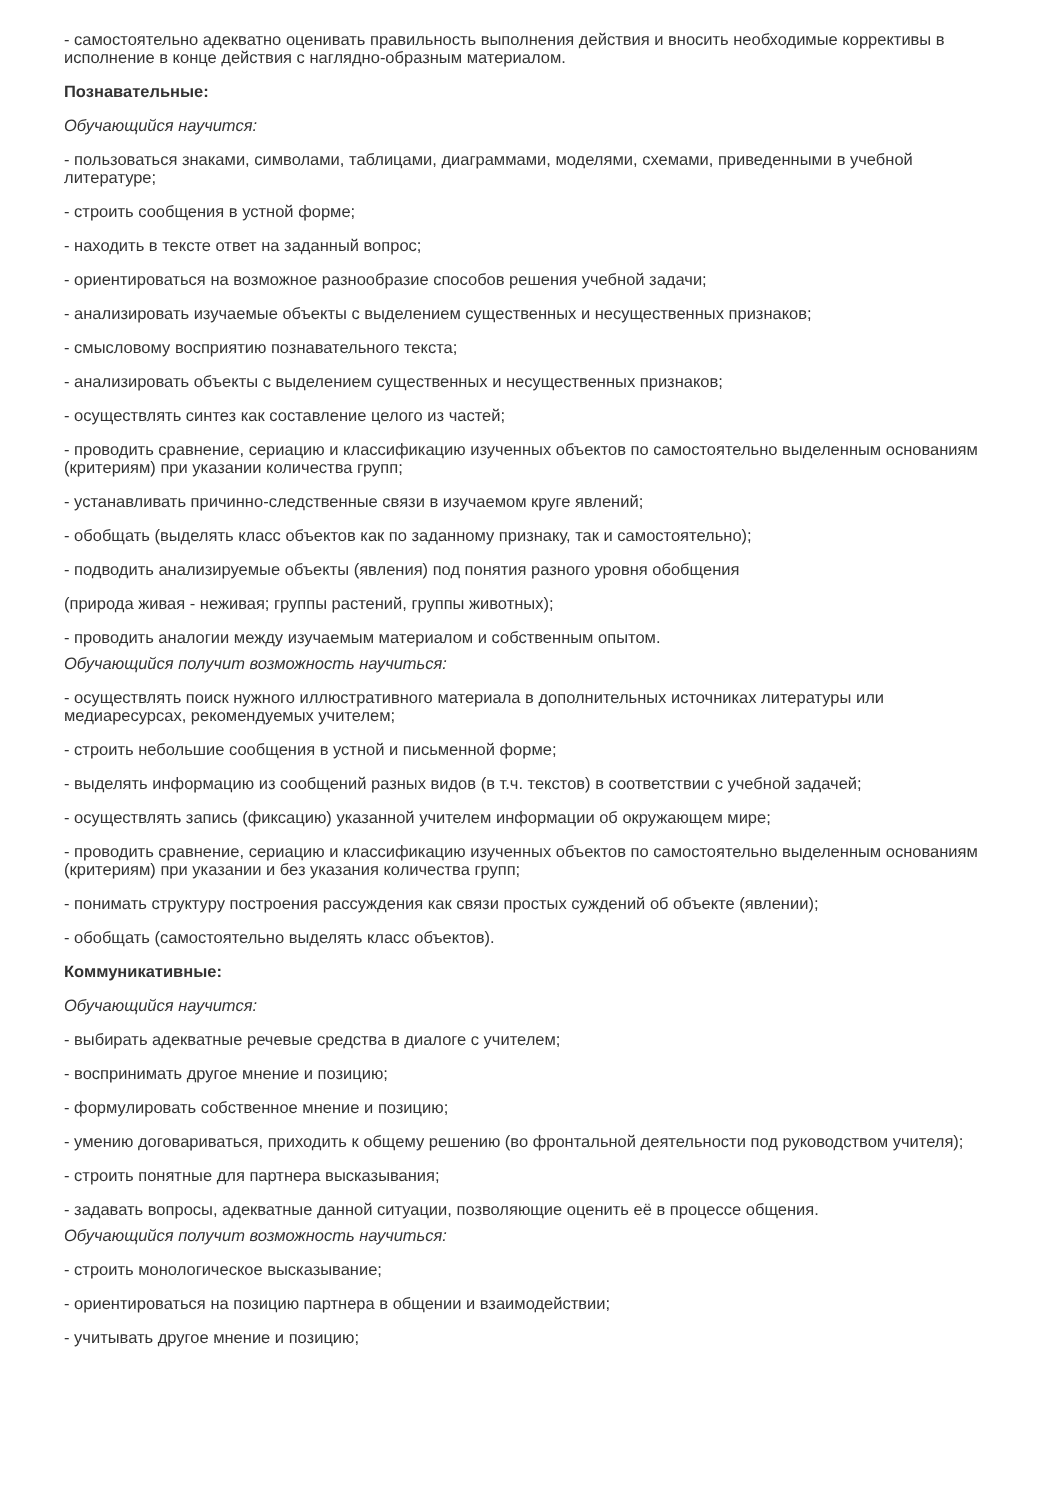- самостоятельно адекватно оценивать правильность выполнения действия и вносить необходимые коррективы в исполнение в конце действия с наглядно-образным материалом.
Познавательные:
Обучающийся научится:
- пользоваться знаками, символами, таблицами, диаграммами, моделями, схемами, приведенными в учебной литературе;
- строить сообщения в устной форме;
- находить в тексте ответ на заданный вопрос;
- ориентироваться на возможное разнообразие способов решения учебной задачи;
- анализировать изучаемые объекты с выделением существенных и несущественных признаков;
- смысловому восприятию познавательного текста;
- анализировать объекты с выделением существенных и несущественных признаков;
- осуществлять синтез как составление целого из частей;
- проводить сравнение, сериацию и классификацию изученных объектов по самостоятельно выделенным основаниям (критериям) при указании количества групп;
- устанавливать причинно-следственные связи в изучаемом круге явлений;
- обобщать (выделять класс объектов как по заданному признаку, так и самостоятельно);
- подводить анализируемые объекты (явления) под понятия разного уровня обобщения
(природа живая - неживая; группы растений, группы животных);
- проводить аналогии между изучаемым материалом и собственным опытом.
Обучающийся получит возможность научиться:
- осуществлять поиск нужного иллюстративного материала в дополнительных источниках литературы или медиаресурсах, рекомендуемых учителем;
- строить небольшие сообщения в устной и письменной форме;
- выделять информацию из сообщений разных видов (в т.ч. текстов) в соответствии с учебной задачей;
- осуществлять запись (фиксацию) указанной учителем информации об окружающем мире;
- проводить сравнение, сериацию и классификацию изученных объектов по самостоятельно выделенным основаниям (критериям) при указании и без указания количества групп;
- понимать структуру построения рассуждения как связи простых суждений об объекте (явлении);
- обобщать (самостоятельно выделять класс объектов).
Коммуникативные:
Обучающийся научится:
- выбирать адекватные речевые средства в диалоге с учителем;
- воспринимать другое мнение и позицию;
- формулировать собственное мнение и позицию;
- умению договариваться, приходить к общему решению (во фронтальной деятельности под руководством учителя);
- строить понятные для партнера высказывания;
- задавать вопросы, адекватные данной ситуации, позволяющие оценить её в процессе общения.
Обучающийся получит возможность научиться:
- строить монологическое высказывание;
- ориентироваться на позицию партнера в общении и взаимодействии;
- учитывать другое мнение и позицию;